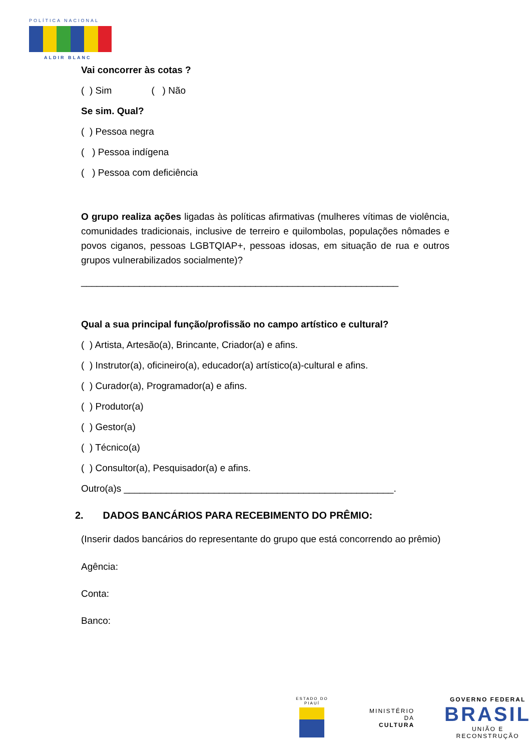POLÍTICA NACIONAL
ALDIR BLANC
Vai concorrer às cotas ?
( ) Sim ( ) Não
Se sim. Qual?
( ) Pessoa negra
( ) Pessoa indígena
( ) Pessoa com deficiência
O grupo realiza ações ligadas às políticas afirmativas (mulheres vítimas de violência, comunidades tradicionais, inclusive de terreiro e quilombolas, populações nômades e povos ciganos, pessoas LGBTQIAP+, pessoas idosas, em situação de rua e outros grupos vulnerabilizados socialmente)?
____________________________________________________________
Qual a sua principal função/profissão no campo artístico e cultural?
( ) Artista, Artesão(a), Brincante, Criador(a) e afins.
( ) Instrutor(a), oficineiro(a), educador(a) artístico(a)-cultural e afins.
( ) Curador(a), Programador(a) e afins.
( ) Produtor(a)
( ) Gestor(a)
( ) Técnico(a)
( ) Consultor(a), Pesquisador(a) e afins.
Outro(a)s ___________________________________________________.
2. DADOS BANCÁRIOS PARA RECEBIMENTO DO PRÊMIO:
(Inserir dados bancários do representante do grupo que está concorrendo ao prêmio)
Agência:
Conta:
Banco:
ESTADO DO PIAUÍ
MINISTÉRIO DA
CULTURA
GOVERNO FEDERAL
BRASIL
UNIÃO E RECONSTRUÇÃO